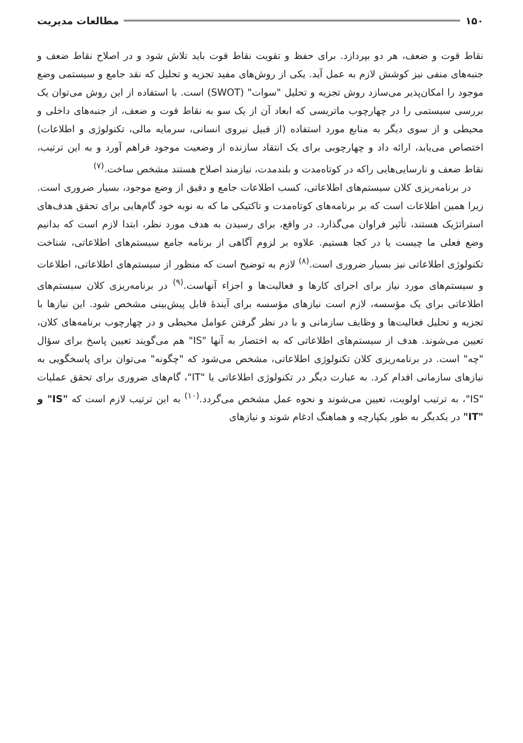۱۵۰ مطالعات مدیریت
نقاط قوت و ضعف، هر دو بپردازد. برای حفظ و تقویت نقاط قوت باید تلاش شود و در اصلاح نقاط ضعف و جنبه‌های منفی نیز کوشش لازم به عمل آید. یکی از روش‌های مفید تجزیه و تحلیل که نقد جامع و سیستمی وضع موجود را امکان‌پذیر می‌سازد روش تجزیه و تحلیل "سوات" (SWOT) است. با استفاده از این روش می‌توان یک بررسی سیستمی را در چهارچوب ماتریسی که ابعاد آن از یک سو به نقاط قوت و ضعف، از جنبه‌های داخلی و محیطی و از سوی دیگر به منابع مورد استفاده (از قبیل نیروی انسانی، سرمایه مالی، تکنولوژی و اطلاعات) اختصاص می‌یابد، ارائه داد و چهارچوبی برای یک انتقاد سازنده از وضعیت موجود فراهم آورد و به این ترتیب، نقاط ضعف و نارسایی‌هایی راکه در کوتاه‌مدت و بلندمدت، نیازمند اصلاح هستند مشخص ساخت.<sup>(۷)</sup>
در برنامه‌ریزی کلان سیستم‌های اطلاعاتی، کسب اطلاعات جامع و دقیق از وضع موجود، بسیار ضروری است. زیرا همین اطلاعات است که بر برنامه‌های کوتاه‌مدت و تاکتیکی ما که به نوبه خود گام‌هایی برای تحقق هدف‌های استراتژیک هستند، تأثیر فراوان می‌گذارد. در واقع، برای رسیدن به هدف مورد نظر، ابتدا لازم است که بدانیم وضع فعلی ما چیست یا در کجا هستیم. علاوه بر لزوم آگاهی از برنامه جامع سیستم‌های اطلاعاتی، شناخت تکنولوژی اطلاعاتی نیز بسیار ضروری است.<sup>(۸)</sup> لازم به توضیح است که منظور از سیستم‌های اطلاعاتی، اطلاعات و سیستم‌های مورد نیاز برای اجرای کارها و فعالیت‌ها و اجزاء آنهاست.<sup>(۹)</sup> در برنامه‌ریزی کلان سیستم‌های اطلاعاتی برای یک مؤسسه، لازم است نیازهای مؤسسه برای آیندهٔ قابل پیش‌بینی مشخص شود. این نیازها با تجزیه و تحلیل فعالیت‌ها و وظایف سازمانی و با در نظر گرفتن عوامل محیطی و در چهارچوب برنامه‌های کلان، تعیین می‌شوند. هدف از سیستم‌های اطلاعاتی که به اختصار به آنها "IS" هم می‌گویند تعیین پاسخ برای سؤال "چه" است. در برنامه‌ریزی کلان تکنولوژی اطلاعاتی، مشخص می‌شود که "چگونه" می‌توان برای پاسخگویی به نیازهای سازمانی اقدام کرد. به عبارت دیگر در تکنولوژی اطلاعاتی یا "IT"، گام‌های ضروری برای تحقق عملیات "IS"، به ترتیب اولویت، تعیین می‌شوند و نحوه عمل مشخص می‌گردد.<sup>(۱۰)</sup> به این ترتیب لازم است که "IS" و "IT" در یکدیگر به طور یکپارچه و هماهنگ ادغام شوند و نیازهای